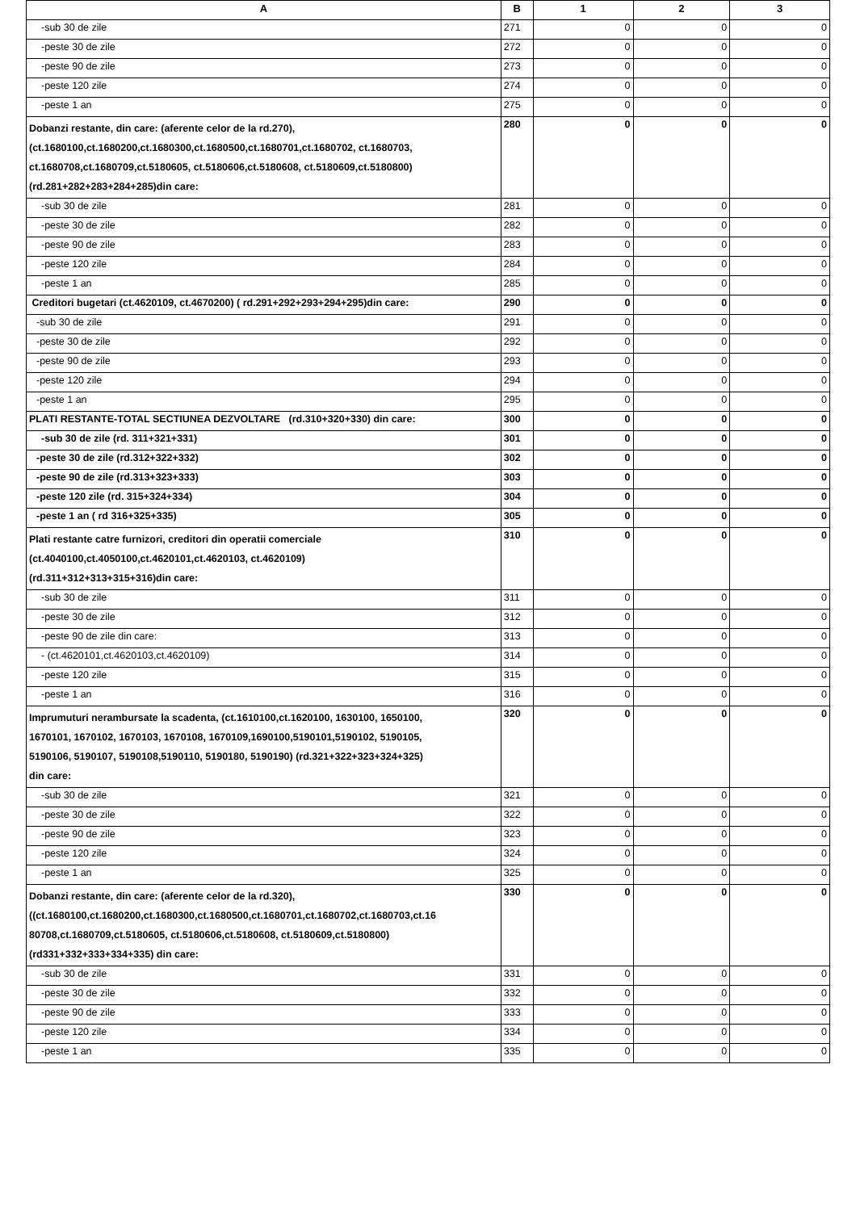| A | B | 1 | 2 | 3 |
| --- | --- | --- | --- | --- |
| -sub 30 de zile | 271 | 0 | 0 | 0 |
| -peste 30 de zile | 272 | 0 | 0 | 0 |
| -peste 90 de zile | 273 | 0 | 0 | 0 |
| -peste 120 zile | 274 | 0 | 0 | 0 |
| -peste 1 an | 275 | 0 | 0 | 0 |
| Dobanzi restante, din care: (aferente celor de la rd.270), (ct.1680100,ct.1680200,ct.1680300,ct.1680500,ct.1680701,ct.1680702, ct.1680703, ct.1680708,ct.1680709,ct.5180605, ct.5180606,ct.5180608, ct.5180609,ct.5180800) (rd.281+282+283+284+285)din care: | 280 | 0 | 0 | 0 |
| -sub 30 de zile | 281 | 0 | 0 | 0 |
| -peste 30 de zile | 282 | 0 | 0 | 0 |
| -peste 90 de zile | 283 | 0 | 0 | 0 |
| -peste 120 zile | 284 | 0 | 0 | 0 |
| -peste 1 an | 285 | 0 | 0 | 0 |
| Creditori bugetari (ct.4620109, ct.4670200) ( rd.291+292+293+294+295)din care: | 290 | 0 | 0 | 0 |
| -sub 30 de zile | 291 | 0 | 0 | 0 |
| -peste 30 de zile | 292 | 0 | 0 | 0 |
| -peste 90 de zile | 293 | 0 | 0 | 0 |
| -peste 120 zile | 294 | 0 | 0 | 0 |
| -peste 1 an | 295 | 0 | 0 | 0 |
| PLATI RESTANTE-TOTAL SECTIUNEA DEZVOLTARE (rd.310+320+330) din care: | 300 | 0 | 0 | 0 |
| -sub 30 de zile (rd. 311+321+331) | 301 | 0 | 0 | 0 |
| -peste 30 de zile (rd.312+322+332) | 302 | 0 | 0 | 0 |
| -peste 90 de zile (rd.313+323+333) | 303 | 0 | 0 | 0 |
| -peste 120 zile (rd. 315+324+334) | 304 | 0 | 0 | 0 |
| -peste 1 an ( rd 316+325+335) | 305 | 0 | 0 | 0 |
| Plati restante catre furnizori, creditori din operatii comerciale (ct.4040100,ct.4050100,ct.4620101,ct.4620103, ct.4620109) (rd.311+312+313+315+316)din care: | 310 | 0 | 0 | 0 |
| -sub 30 de zile | 311 | 0 | 0 | 0 |
| -peste 30 de zile | 312 | 0 | 0 | 0 |
| -peste 90 de zile din care: | 313 | 0 | 0 | 0 |
| - (ct.4620101,ct.4620103,ct.4620109) | 314 | 0 | 0 | 0 |
| -peste 120 zile | 315 | 0 | 0 | 0 |
| -peste 1 an | 316 | 0 | 0 | 0 |
| Imprumuturi nerambursate la scadenta, (ct.1610100,ct.1620100, 1630100, 1650100, 1670101, 1670102, 1670103, 1670108, 1670109,1690100,5190101,5190102, 5190105, 5190106, 5190107, 5190108,5190110, 5190180, 5190190) (rd.321+322+323+324+325) din care: | 320 | 0 | 0 | 0 |
| -sub 30 de zile | 321 | 0 | 0 | 0 |
| -peste 30 de zile | 322 | 0 | 0 | 0 |
| -peste 90 de zile | 323 | 0 | 0 | 0 |
| -peste 120 zile | 324 | 0 | 0 | 0 |
| -peste 1 an | 325 | 0 | 0 | 0 |
| Dobanzi restante, din care: (aferente celor de la rd.320), ((ct.1680100,ct.1680200,ct.1680300,ct.1680500,ct.1680701,ct.1680702,ct.1680703,ct.16 80708,ct.1680709,ct.5180605, ct.5180606,ct.5180608, ct.5180609,ct.5180800) (rd331+332+333+334+335) din care: | 330 | 0 | 0 | 0 |
| -sub 30 de zile | 331 | 0 | 0 | 0 |
| -peste 30 de zile | 332 | 0 | 0 | 0 |
| -peste 90 de zile | 333 | 0 | 0 | 0 |
| -peste 120 zile | 334 | 0 | 0 | 0 |
| -peste 1 an | 335 | 0 | 0 | 0 |